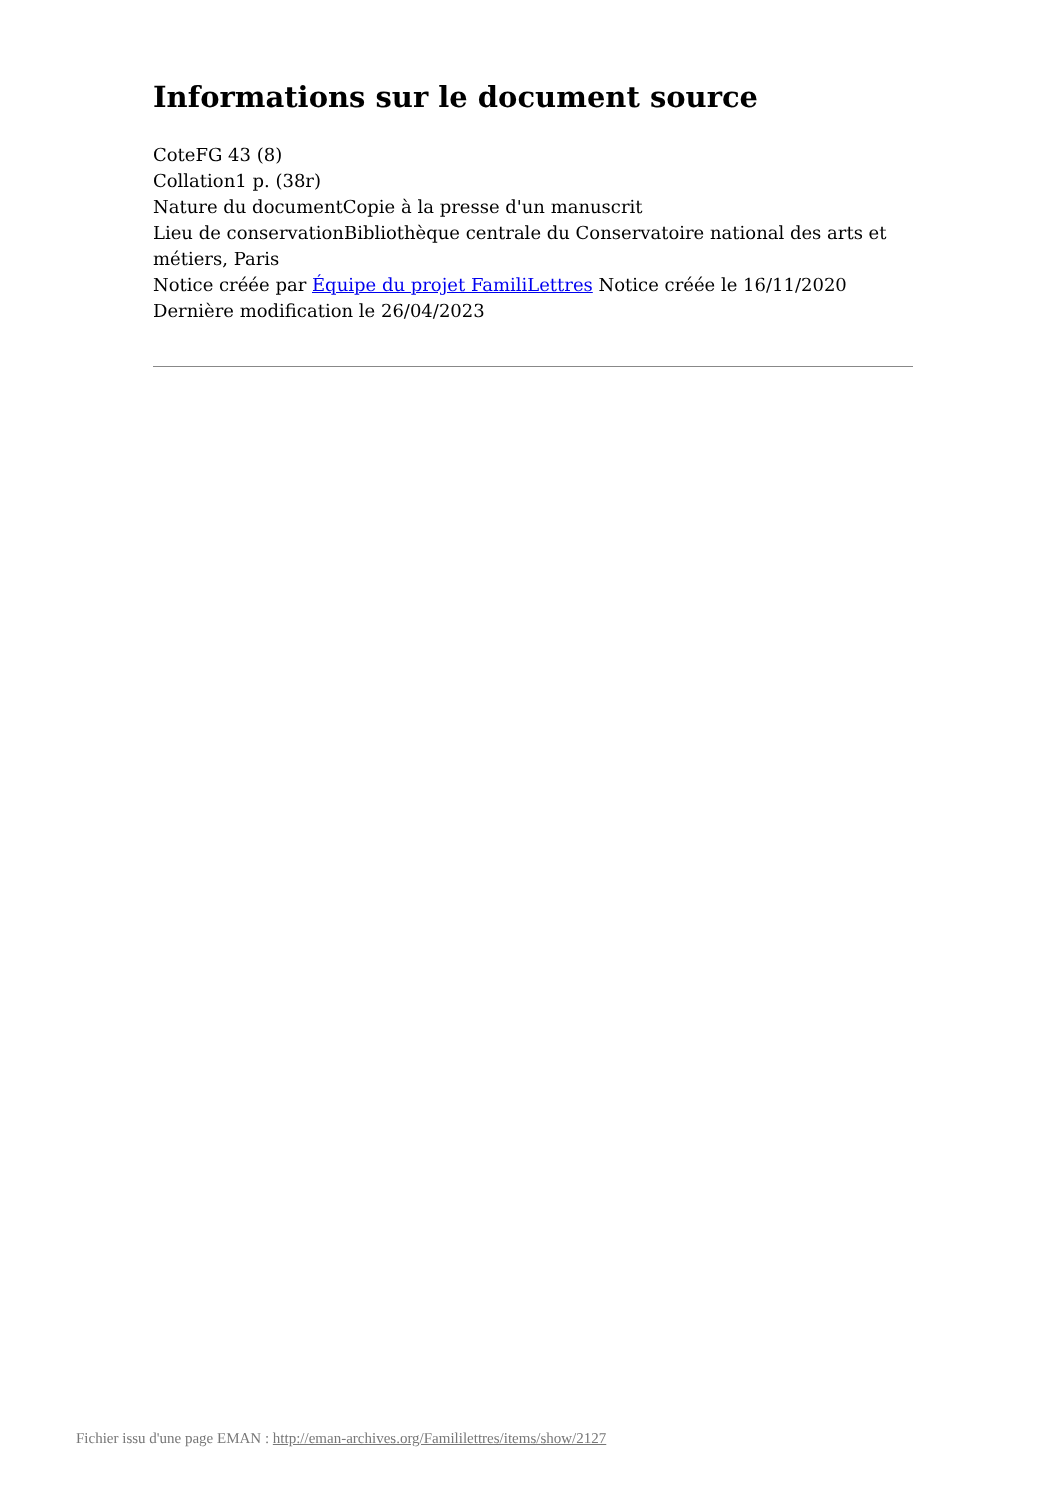Informations sur le document source
CoteFG 43 (8)
Collation1 p. (38r)
Nature du documentCopie à la presse d'un manuscrit
Lieu de conservationBibliothèque centrale du Conservatoire national des arts et métiers, Paris
Notice créée par Équipe du projet FamiliLettres Notice créée le 16/11/2020
Dernière modification le 26/04/2023
Fichier issu d'une page EMAN : http://eman-archives.org/Famililettres/items/show/2127